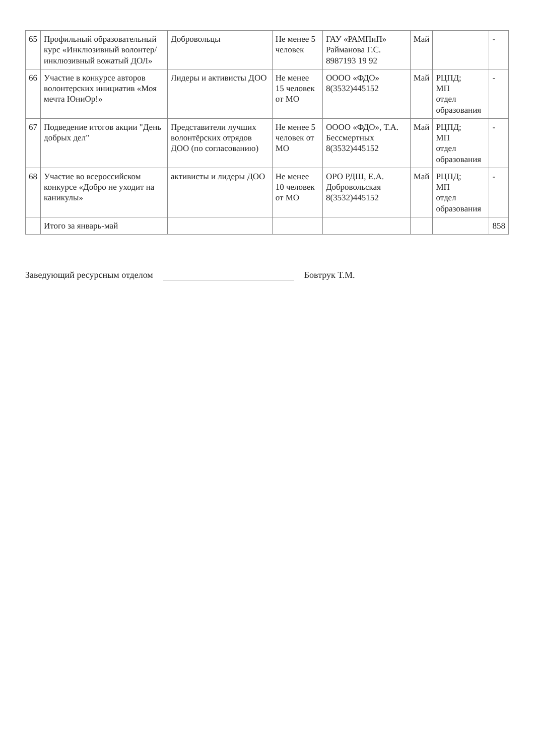| 65 | Профильный образовательный курс «Инклюзивный волонтер/инклюзивный вожатый ДОЛ» | Добровольцы | Не менее 5 человек | ГАУ «РАМПиП» Райманова Г.С. 8987193 19 92 | Май | | - |
| 66 | Участие в конкурсе авторов волонтерских инициатив «Моя мечта ЮниОр!» | Лидеры и активисты ДОО | Не менее 15 человек от МО | ОООО «ФДО» 8(3532)445152 | Май | РЦПД; МП отдел образования | - |
| 67 | Подведение итогов акции "День добрых дел" | Представители лучших волонтёрских отрядов ДОО (по согласованию) | Не менее 5 человек от МО | ОООО «ФДО», Т.А. Бессмертных 8(3532)445152 | Май | РЦПД; МП отдел образования | - |
| 68 | Участие во всероссийском конкурсе «Добро не уходит на каникулы» | активисты и лидеры ДОО | Не менее 10 человек от МО | ОРО РДШ, Е.А. Добровольская 8(3532)445152 | Май | РЦПД; МП отдел образования | - |
| | Итого за январь-май | | | | | | 858 |
Заведующий ресурсным отделом Бовтрук Т.М.